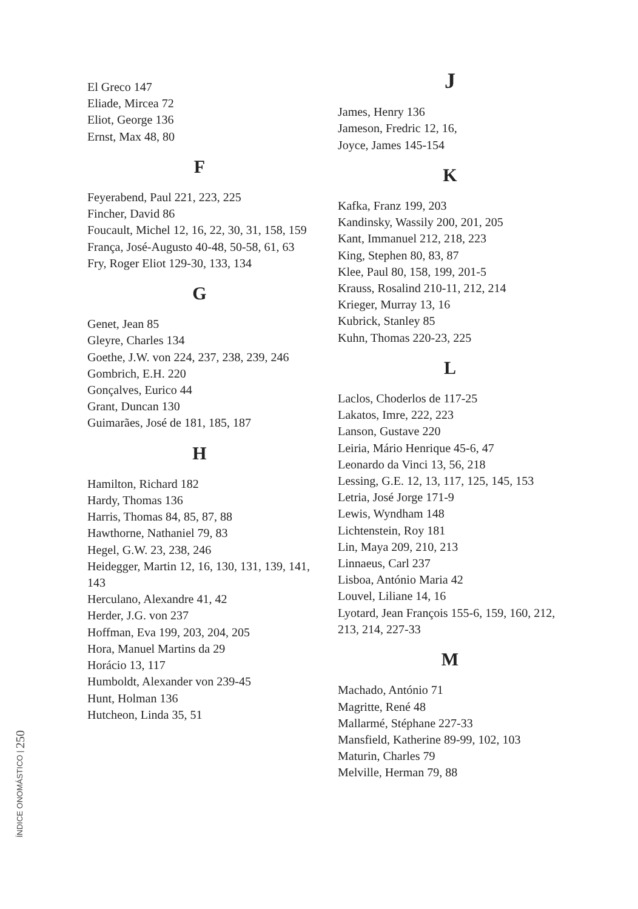El Greco 147
Eliade, Mircea 72
Eliot, George 136
Ernst, Max 48, 80
F
Feyerabend, Paul 221, 223, 225
Fincher, David 86
Foucault, Michel 12, 16, 22, 30, 31, 158, 159
França, José-Augusto 40-48, 50-58, 61, 63
Fry, Roger Eliot 129-30, 133, 134
G
Genet, Jean 85
Gleyre, Charles 134
Goethe, J.W. von 224, 237, 238, 239, 246
Gombrich, E.H. 220
Gonçalves, Eurico 44
Grant, Duncan 130
Guimarães, José de 181, 185, 187
H
Hamilton, Richard 182
Hardy, Thomas 136
Harris, Thomas 84, 85, 87, 88
Hawthorne, Nathaniel 79, 83
Hegel, G.W. 23, 238, 246
Heidegger, Martin 12, 16, 130, 131, 139, 141, 143
Herculano, Alexandre 41, 42
Herder, J.G. von 237
Hoffman, Eva 199, 203, 204, 205
Hora, Manuel Martins da 29
Horácio 13, 117
Humboldt, Alexander von 239-45
Hunt, Holman 136
Hutcheon, Linda 35, 51
J
James, Henry 136
Jameson, Fredric 12, 16,
Joyce, James 145-154
K
Kafka, Franz 199, 203
Kandinsky, Wassily 200, 201, 205
Kant, Immanuel 212, 218, 223
King, Stephen 80, 83, 87
Klee, Paul 80, 158, 199, 201-5
Krauss, Rosalind 210-11, 212, 214
Krieger, Murray 13, 16
Kubrick, Stanley 85
Kuhn, Thomas 220-23, 225
L
Laclos, Choderlos de 117-25
Lakatos, Imre, 222, 223
Lanson, Gustave 220
Leiria, Mário Henrique 45-6, 47
Leonardo da Vinci 13, 56, 218
Lessing, G.E. 12, 13, 117, 125, 145, 153
Letria, José Jorge 171-9
Lewis, Wyndham 148
Lichtenstein, Roy 181
Lin, Maya 209, 210, 213
Linnaeus, Carl 237
Lisboa, António Maria 42
Louvel, Liliane 14, 16
Lyotard, Jean François 155-6, 159, 160, 212, 213, 214, 227-33
M
Machado, António 71
Magritte, René 48
Mallarmé, Stéphane 227-33
Mansfield, Katherine 89-99, 102, 103
Maturin, Charles 79
Melville, Herman 79, 88
ÍNDICE ONOMÁSTICO | 250